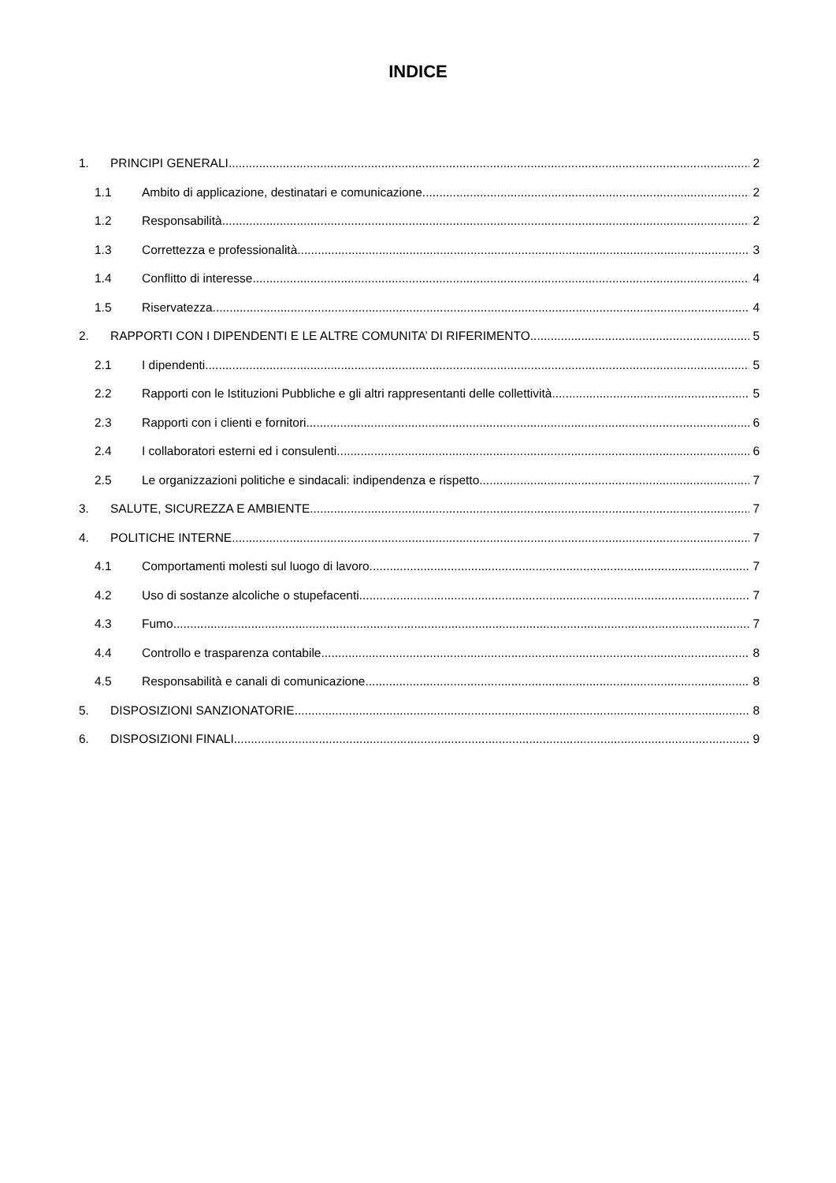INDICE
1. PRINCIPI GENERALI 2
1.1 Ambito di applicazione, destinatari e comunicazione 2
1.2 Responsabilità 2
1.3 Correttezza e professionalità 3
1.4 Conflitto di interesse 4
1.5 Riservatezza 4
2. RAPPORTI CON I DIPENDENTI E LE ALTRE COMUNITA’ DI RIFERIMENTO 5
2.1 I dipendenti 5
2.2 Rapporti con le Istituzioni Pubbliche e gli altri rappresentanti delle collettività 5
2.3 Rapporti con i clienti e fornitori 6
2.4 I collaboratori esterni ed i consulenti 6
2.5 Le organizzazioni politiche e sindacali: indipendenza e rispetto 7
3. SALUTE, SICUREZZA E AMBIENTE 7
4. POLITICHE INTERNE 7
4.1 Comportamenti molesti sul luogo di lavoro 7
4.2 Uso di sostanze alcoliche o stupefacenti 7
4.3 Fumo 7
4.4 Controllo e trasparenza contabile 8
4.5 Responsabilità e canali di comunicazione 8
5. DISPOSIZIONI SANZIONATORIE 8
6. DISPOSIZIONI FINALI 9